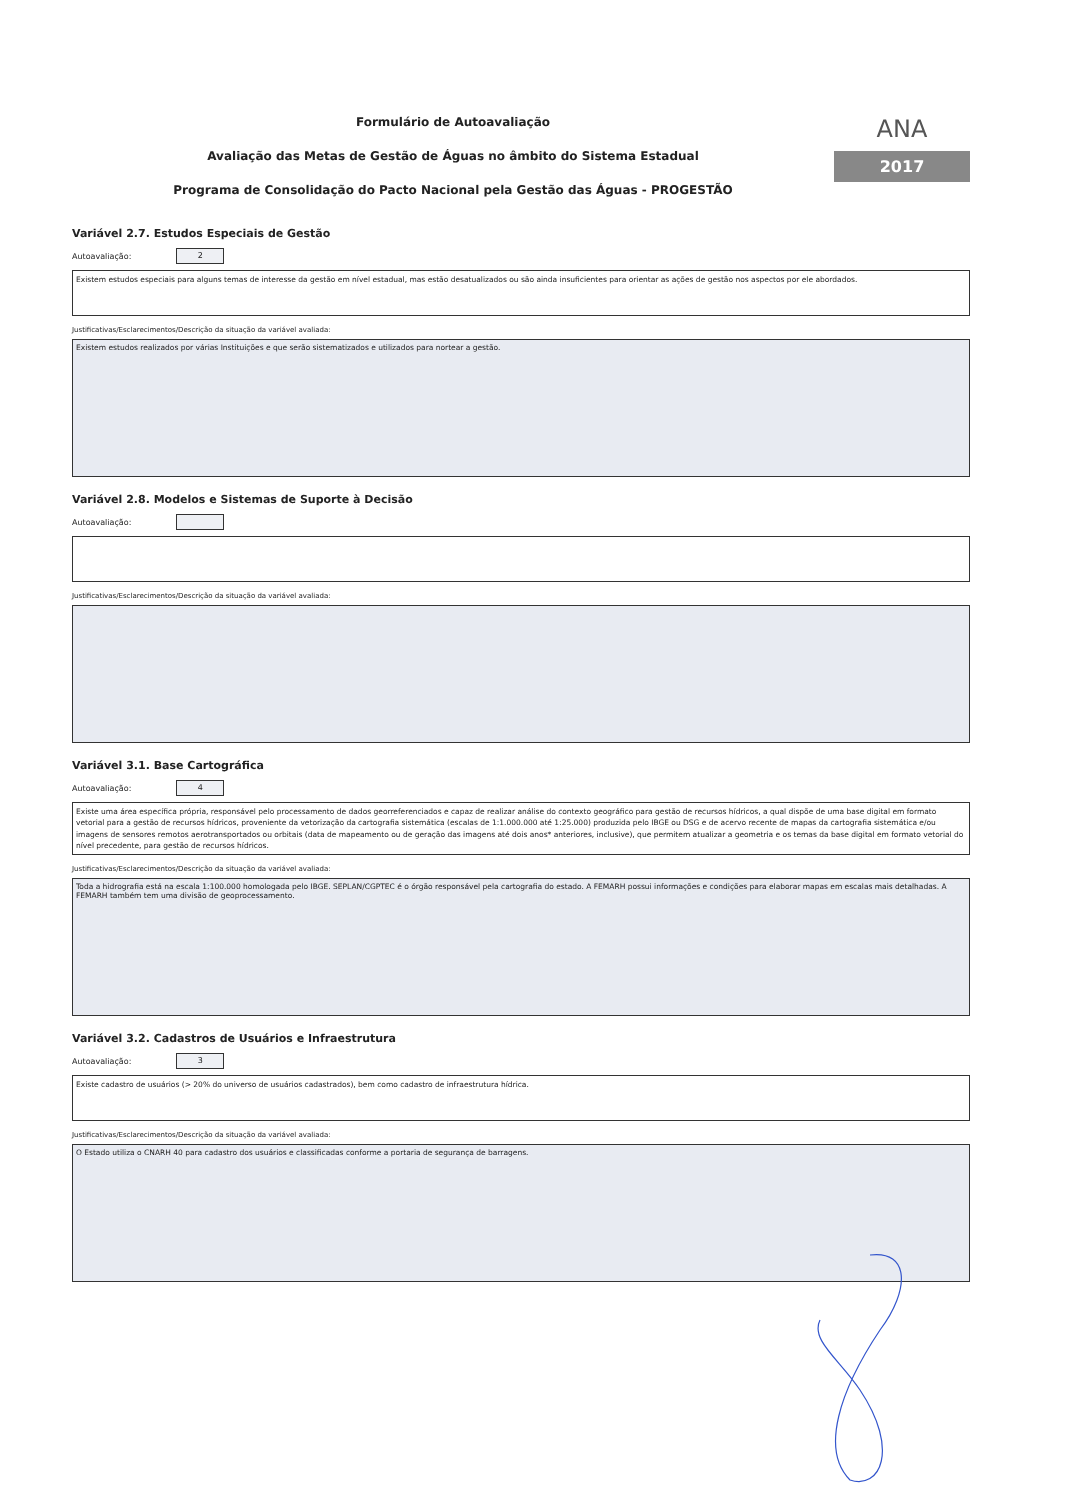Formulário de Autoavaliação
Avaliação das Metas de Gestão de Águas no âmbito do Sistema Estadual
Programa de Consolidação do Pacto Nacional pela Gestão das Águas - PROGESTÃO
ANA
2017
Variável 2.7. Estudos Especiais de Gestão
Autoavaliação: 2
Existem estudos especiais para alguns temas de interesse da gestão em nível estadual, mas estão desatualizados ou são ainda insuficientes para orientar as ações de gestão nos aspectos por ele abordados.
Justificativas/Esclarecimentos/Descrição da situação da variável avaliada:
Existem estudos realizados por várias Instituições e que serão sistematizados e utilizados para nortear a gestão.
Variável 2.8. Modelos e Sistemas de Suporte à Decisão
Autoavaliação:
Justificativas/Esclarecimentos/Descrição da situação da variável avaliada:
Variável 3.1. Base Cartográfica
Autoavaliação: 4
Existe uma área específica própria, responsável pelo processamento de dados georreferenciados e capaz de realizar análise do contexto geográfico para gestão de recursos hídricos, a qual dispõe de uma base digital em formato vetorial para a gestão de recursos hídricos, proveniente da vetorização da cartografia sistemática (escalas de 1:1.000.000 até 1:25.000) produzida pelo IBGE ou DSG e de acervo recente de mapas da cartografia sistemática e/ou imagens de sensores remotos aerotransportados ou orbitais (data de mapeamento ou de geração das imagens até dois anos* anteriores, inclusive), que permitem atualizar a geometria e os temas da base digital em formato vetorial do nível precedente, para gestão de recursos hídricos.
Justificativas/Esclarecimentos/Descrição da situação da variável avaliada:
Toda a hidrografia está na escala 1:100.000 homologada pelo IBGE. SEPLAN/CGPTEC é o órgão responsável pela cartografia do estado. A FEMARH possui informações e condições para elaborar mapas em escalas mais detalhadas. A FEMARH também tem uma divisão de geoprocessamento.
Variável 3.2. Cadastros de Usuários e Infraestrutura
Autoavaliação: 3
Existe cadastro de usuários (> 20% do universo de usuários cadastrados), bem como cadastro de infraestrutura hídrica.
Justificativas/Esclarecimentos/Descrição da situação da variável avaliada:
O Estado utiliza o CNARH 40 para cadastro dos usuários e classificadas conforme a portaria de segurança de barragens.